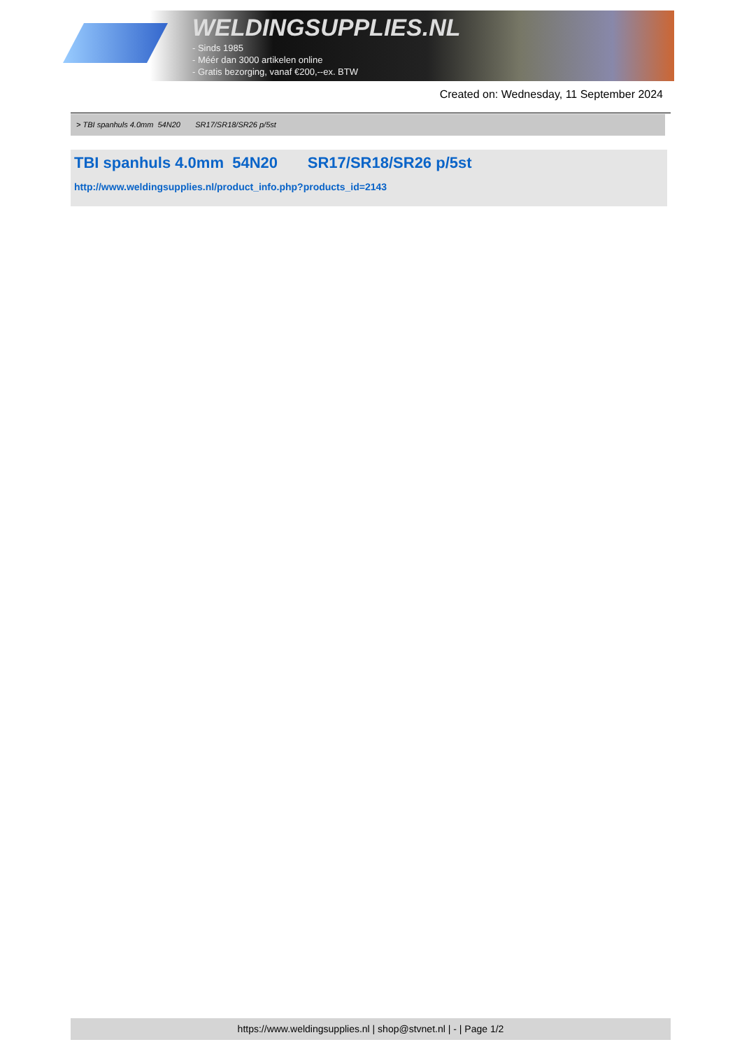WELDINGSUPPLIES.NL
- Sinds 1985
- Méér dan 3000 artikelen online
- Gratis bezorging, vanaf €200,--ex. BTW
Created on: Wednesday, 11 September 2024
> TBI spanhuls 4.0mm 54N20 SR17/SR18/SR26 p/5st
TBI spanhuls 4.0mm 54N20 SR17/SR18/SR26 p/5st
http://www.weldingsupplies.nl/product_info.php?products_id=2143
https://www.weldingsupplies.nl | shop@stvnet.nl | - | Page 1/2